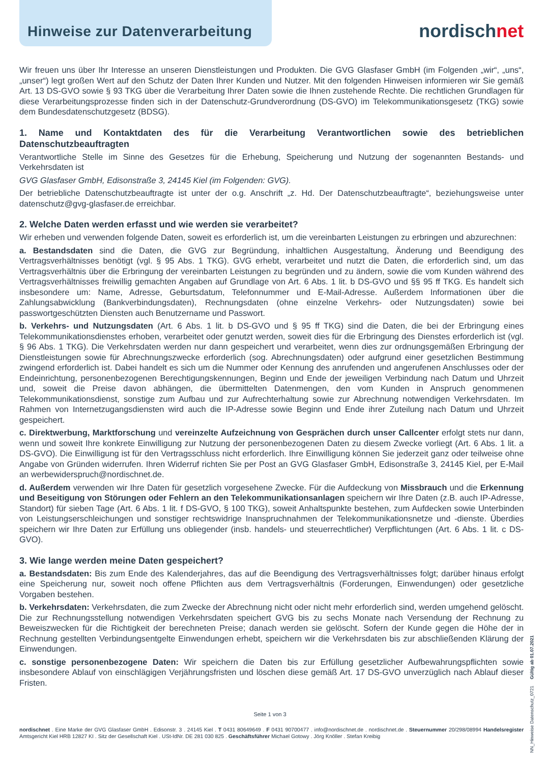Hinweise zur Datenverarbeitung
nordischnet
Wir freuen uns über Ihr Interesse an unseren Dienstleistungen und Produkten. Die GVG Glasfaser GmbH (im Folgenden „wir“, „uns“, „unser“) legt großen Wert auf den Schutz der Daten Ihrer Kunden und Nutzer. Mit den folgenden Hinweisen informieren wir Sie gemäß Art. 13 DS-GVO sowie § 93 TKG über die Verarbeitung Ihrer Daten sowie die Ihnen zustehende Rechte. Die rechtlichen Grundlagen für diese Verarbeitungsprozesse finden sich in der Datenschutz-Grundverordnung (DS-GVO) im Telekommunikationsgesetz (TKG) sowie dem Bundesdatenschutzgesetz (BDSG).
1. Name und Kontaktdaten des für die Verarbeitung Verantwortlichen sowie des betrieblichen Datenschutzbeauftragten
Verantwortliche Stelle im Sinne des Gesetzes für die Erhebung, Speicherung und Nutzung der sogenannten Bestands- und Verkehrsdaten ist
GVG Glasfaser GmbH, Edisonstraße 3, 24145 Kiel (im Folgenden: GVG).
Der betriebliche Datenschutzbeauftragte ist unter der o.g. Anschrift „z. Hd. Der Datenschutzbeauftragte“, beziehungsweise unter datenschutz@gvg-glasfaser.de erreichbar.
2. Welche Daten werden erfasst und wie werden sie verarbeitet?
Wir erheben und verwenden folgende Daten, soweit es erforderlich ist, um die vereinbarten Leistungen zu erbringen und abzurechnen:
a. Bestandsdaten sind die Daten, die GVG zur Begründung, inhaltlichen Ausgestaltung, Änderung und Beendigung des Vertragsverhältnisses benötigt (vgl. § 95 Abs. 1 TKG). GVG erhebt, verarbeitet und nutzt die Daten, die erforderlich sind, um das Vertragsverhältnis über die Erbringung der vereinbarten Leistungen zu begründen und zu ändern, sowie die vom Kunden während des Vertragsverhältnisses freiwillig gemachten Angaben auf Grundlage von Art. 6 Abs. 1 lit. b DS-GVO und §§ 95 ff TKG. Es handelt sich insbesondere um: Name, Adresse, Geburtsdatum, Telefonnummer und E-Mail-Adresse. Außerdem Informationen über die Zahlungsabwicklung (Bankverbindungsdaten), Rechnungsdaten (ohne einzelne Verkehrs- oder Nutzungsdaten) sowie bei passwortgeschützten Diensten auch Benutzername und Passwort.
b. Verkehrs- und Nutzungsdaten (Art. 6 Abs. 1 lit. b DS-GVO und § 95 ff TKG) sind die Daten, die bei der Erbringung eines Telekommunikationsdienstes erhoben, verarbeitet oder genutzt werden, soweit dies für die Erbringung des Dienstes erforderlich ist (vgl. § 96 Abs. 1 TKG). Die Verkehrsdaten werden nur dann gespeichert und verarbeitet, wenn dies zur ordnungsgemäßen Erbringung der Dienstleistungen sowie für Abrechnungszwecke erforderlich (sog. Abrechnungsdaten) oder aufgrund einer gesetzlichen Bestimmung zwingend erforderlich ist. Dabei handelt es sich um die Nummer oder Kennung des anrufenden und angerufenen Anschlusses oder der Endeinrichtung, personenbezogenen Berechtigungskennungen, Beginn und Ende der jeweiligen Verbindung nach Datum und Uhrzeit und, soweit die Preise davon abhängen, die übermittelten Datenmengen, den vom Kunden in Anspruch genommenen Telekommunikationsdienst, sonstige zum Aufbau und zur Aufrechterhaltung sowie zur Abrechnung notwendigen Verkehrsdaten. Im Rahmen von Internetzugangsdiensten wird auch die IP-Adresse sowie Beginn und Ende ihrer Zuteilung nach Datum und Uhrzeit gespeichert.
c. Direktwerbung, Marktforschung und vereinzelte Aufzeichnung von Gesprächen durch unser Callcenter erfolgt stets nur dann, wenn und soweit Ihre konkrete Einwilligung zur Nutzung der personenbezogenen Daten zu diesem Zwecke vorliegt (Art. 6 Abs. 1 lit. a DS-GVO). Die Einwilligung ist für den Vertragsschluss nicht erforderlich. Ihre Einwilligung können Sie jederzeit ganz oder teilweise ohne Angabe von Gründen widerrufen. Ihren Widerruf richten Sie per Post an GVG Glasfaser GmbH, Edisonstraße 3, 24145 Kiel, per E-Mail an werbewiderspruch@nordischnet.de.
d. Außerdem verwenden wir Ihre Daten für gesetzlich vorgesehene Zwecke. Für die Aufdeckung von Missbrauch und die Erkennung und Beseitigung von Störungen oder Fehlern an den Telekommunikationsanlagen speichern wir Ihre Daten (z.B. auch IP-Adresse, Standort) für sieben Tage (Art. 6 Abs. 1 lit. f DS-GVO, § 100 TKG), soweit Anhaltspunkte bestehen, zum Aufdecken sowie Unterbinden von Leistungserschleichungen und sonstiger rechtswidrige Inanspruchnahmen der Telekommunikationsnetze und -dienste. Überdies speichern wir Ihre Daten zur Erfüllung uns obliegender (insb. handels- und steuerrechtlicher) Verpflichtungen (Art. 6 Abs. 1 lit. c DS-GVO).
3. Wie lange werden meine Daten gespeichert?
a. Bestandsdaten: Bis zum Ende des Kalenderjahres, das auf die Beendigung des Vertragsverhältnisses folgt; darüber hinaus erfolgt eine Speicherung nur, soweit noch offene Pflichten aus dem Vertragsverhältnis (Forderungen, Einwendungen) oder gesetzliche Vorgaben bestehen.
b. Verkehrsdaten: Verkehrsdaten, die zum Zwecke der Abrechnung nicht oder nicht mehr erforderlich sind, werden umgehend gelöscht. Die zur Rechnungsstellung notwendigen Verkehrsdaten speichert GVG bis zu sechs Monate nach Versendung der Rechnung zu Beweiszwecken für die Richtigkeit der berechneten Preise; danach werden sie gelöscht. Sofern der Kunde gegen die Höhe der in Rechnung gestellten Verbindungsentgelte Einwendungen erhebt, speichern wir die Verkehrsdaten bis zur abschließenden Klärung der Einwendungen.
c. sonstige personenbezogene Daten: Wir speichern die Daten bis zur Erfüllung gesetzlicher Aufbewahrungspflichten sowie insbesondere Ablauf von einschlägigen Verjährungsfristen und löschen diese gemäß Art. 17 DS-GVO unverzüglich nach Ablauf dieser Fristen.
Seite 1 von 3
nordischnet . Eine Marke der GVG Glasfaser GmbH . Edisonstr. 3 . 24145 Kiel . T 0431 80649649 . F 0431 90700477 . info@nordischnet.de . nordischnet.de . Steuernummer 20/298/08994 Handelsregister Amtsgericht Kiel HRB 12827 KI . Sitz der Gesellschaft Kiel . USt-IdNr. DE 281 030 825 . Geschäftsführer Michael Gotowy . Jörg Knöller . Stefan Kreibig
NN_Hinweise Datenschutz_0721 Gültig ab 01.07.2021